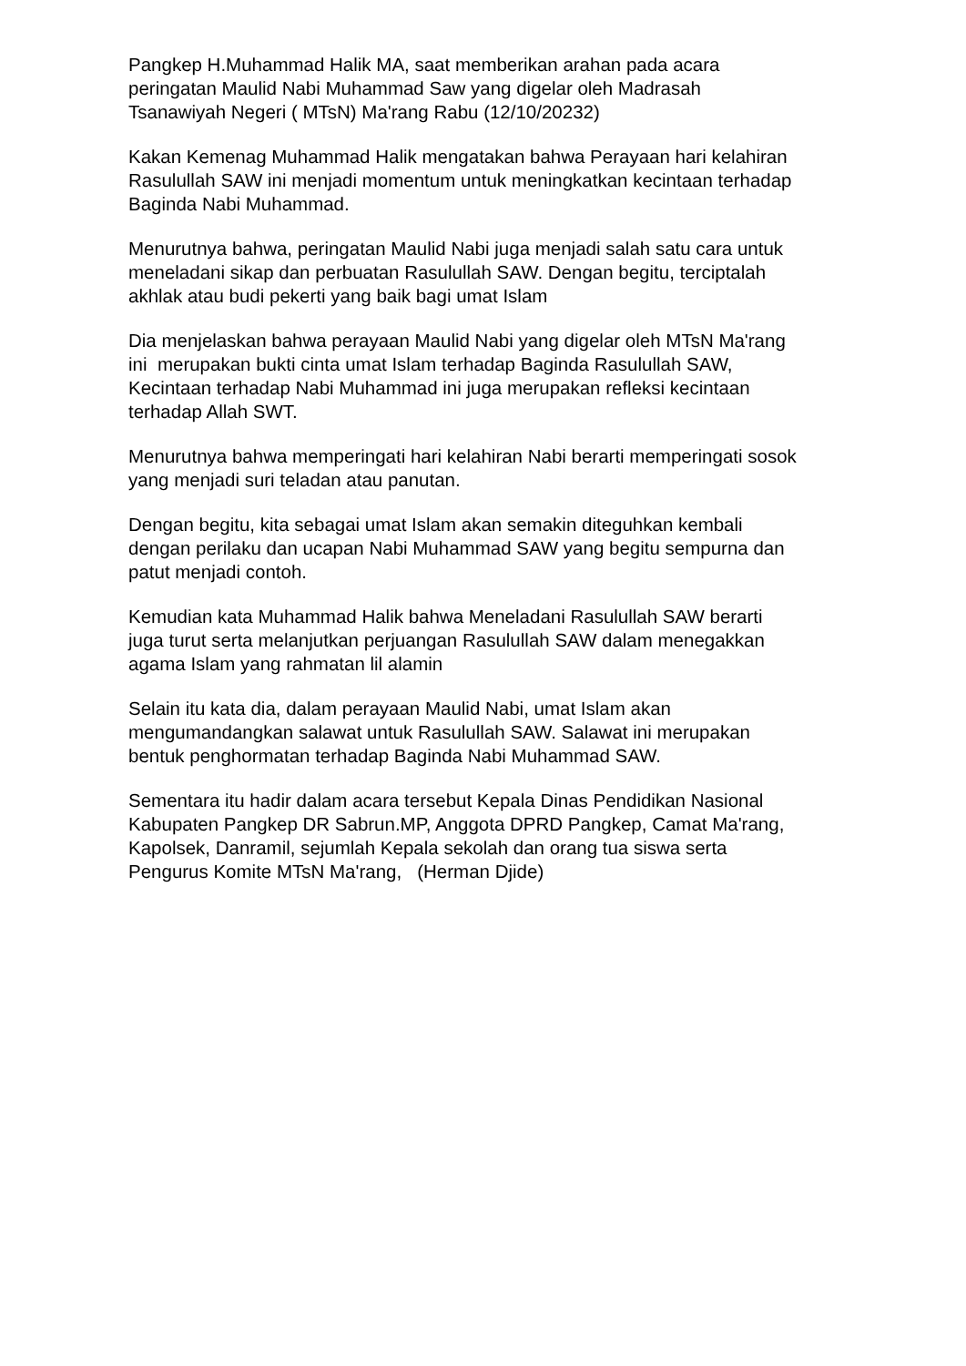Pangkep H.Muhammad Halik MA, saat memberikan arahan pada acara peringatan Maulid Nabi Muhammad Saw yang digelar oleh Madrasah Tsanawiyah Negeri ( MTsN) Ma'rang Rabu (12/10/20232)
Kakan Kemenag Muhammad Halik mengatakan bahwa Perayaan hari kelahiran Rasulullah SAW ini menjadi momentum untuk meningkatkan kecintaan terhadap Baginda Nabi Muhammad.
Menurutnya bahwa, peringatan Maulid Nabi juga menjadi salah satu cara untuk meneladani sikap dan perbuatan Rasulullah SAW. Dengan begitu, terciptalah akhlak atau budi pekerti yang baik bagi umat Islam
Dia menjelaskan bahwa perayaan Maulid Nabi yang digelar oleh MTsN Ma'rang ini merupakan bukti cinta umat Islam terhadap Baginda Rasulullah SAW, Kecintaan terhadap Nabi Muhammad ini juga merupakan refleksi kecintaan terhadap Allah SWT.
Menurutnya bahwa memperingati hari kelahiran Nabi berarti memperingati sosok yang menjadi suri teladan atau panutan.
Dengan begitu, kita sebagai umat Islam akan semakin diteguhkan kembali dengan perilaku dan ucapan Nabi Muhammad SAW yang begitu sempurna dan patut menjadi contoh.
Kemudian kata Muhammad Halik bahwa Meneladani Rasulullah SAW berarti juga turut serta melanjutkan perjuangan Rasulullah SAW dalam menegakkan agama Islam yang rahmatan lil alamin
Selain itu kata dia, dalam perayaan Maulid Nabi, umat Islam akan mengumandangkan salawat untuk Rasulullah SAW. Salawat ini merupakan bentuk penghormatan terhadap Baginda Nabi Muhammad SAW.
Sementara itu hadir dalam acara tersebut Kepala Dinas Pendidikan Nasional Kabupaten Pangkep DR Sabrun.MP, Anggota DPRD Pangkep, Camat Ma'rang, Kapolsek, Danramil, sejumlah Kepala sekolah dan orang tua siswa serta Pengurus Komite MTsN Ma'rang, (Herman Djide)